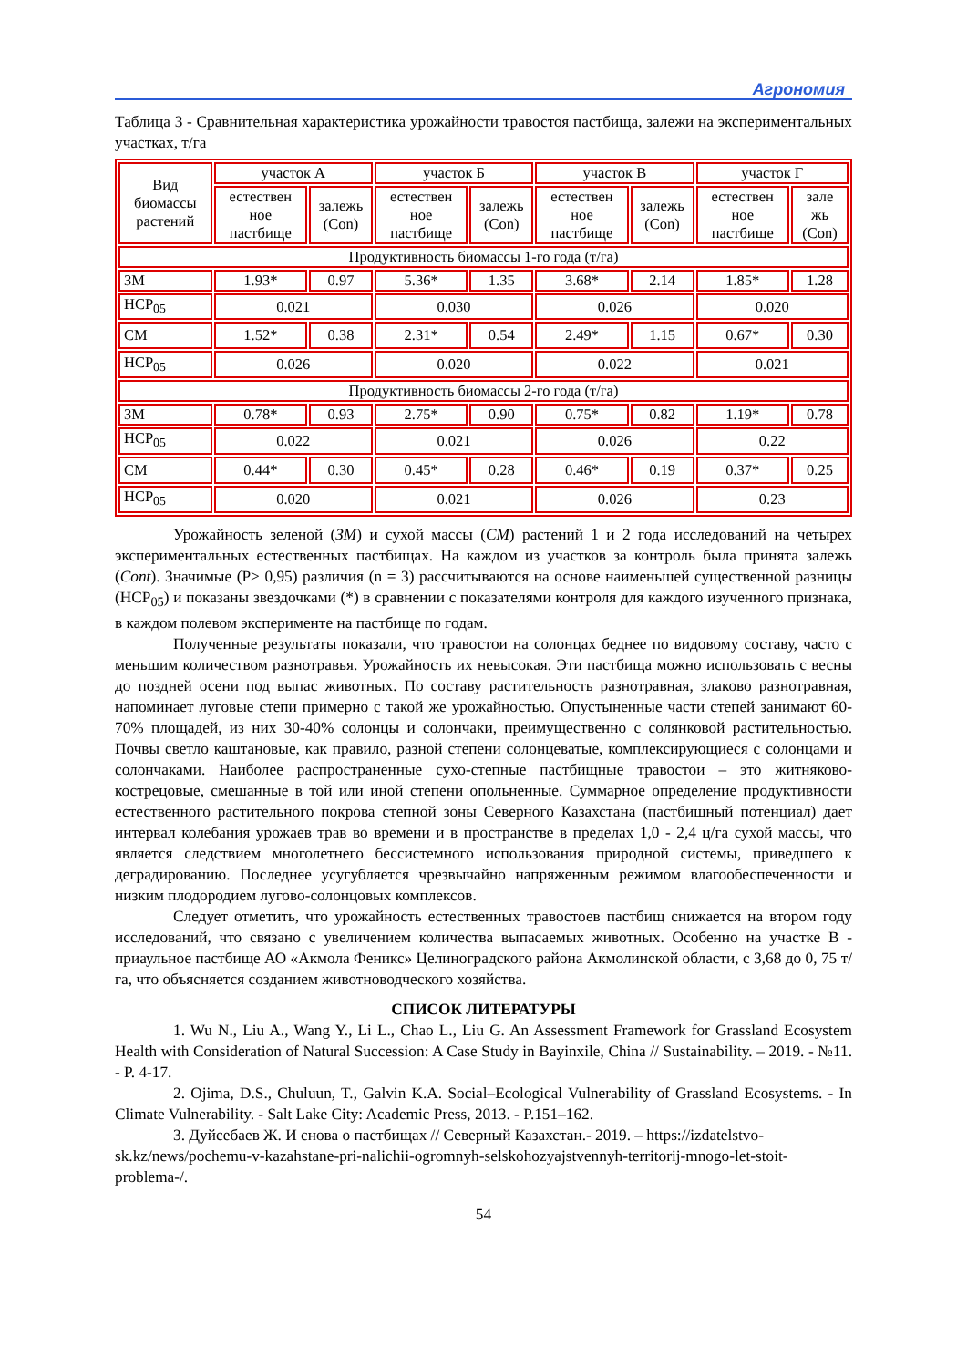Агрономия
Таблица 3 - Сравнительная характеристика урожайности травостоя пастбища, залежи на экспериментальных участках, т/га
| Вид биомассы растений | участок А | | участок Б | | участок В | | участок Г | |
| | естествен ное пастбище | залежь (Con) | естествен ное пастбище | залежь (Con) | естествен ное пастбище | залежь (Con) | естествен ное пастбище | зале жь (Con) |
| Продуктивность биомассы 1-го года (т/га) | | | | | | | | |
| ЗМ | 1.93* | 0.97 | 5.36* | 1.35 | 3.68* | 2.14 | 1.85* | 1.28 |
| НСР<sub>05</sub> | 0.021 | | 0.030 | | 0.026 | | 0.020 | |
| СМ | 1.52* | 0.38 | 2.31* | 0.54 | 2.49* | 1.15 | 0.67* | 0.30 |
| НСР<sub>05</sub> | 0.026 | | 0.020 | | 0.022 | | 0.021 | |
| Продуктивность биомассы 2-го года (т/га) | | | | | | | | |
| ЗМ | 0.78* | 0.93 | 2.75* | 0.90 | 0.75* | 0.82 | 1.19* | 0.78 |
| НСР<sub>05</sub> | 0.022 | | 0.021 | | 0.026 | | 0.22 | |
| СМ | 0.44* | 0.30 | 0.45* | 0.28 | 0.46* | 0.19 | 0.37* | 0.25 |
| НСР<sub>05</sub> | 0.020 | | 0.021 | | 0.026 | | 0.23 | |
Урожайность зеленой (ЗМ) и сухой массы (СМ) растений 1 и 2 года исследований на четырех экспериментальных естественных пастбищах. На каждом из участков за контроль была принята залежь (Cont). Значимые (P> 0,95) различия (n = 3) рассчитываются на основе наименьшей существенной разницы (НСР<sub>05</sub>) и показаны звездочками (*) в сравнении с показателями контроля для каждого изученного признака, в каждом полевом эксперименте на пастбище по годам.
Полученные результаты показали, что травостои на солонцах беднее по видовому составу, часто с меньшим количеством разнотравья. Урожайность их невысокая. Эти пастбища можно использовать с весны до поздней осени под выпас животных. По составу растительность разнотравная, злаково разнотравная, напоминает луговые степи примерно с такой же урожайностью. Опустыненные части степей занимают 60-70% площадей, из них 30-40% солонцы и солончаки, преимущественно с солянковой растительностью. Почвы светло каштановые, как правило, разной степени солонцеватые, комплексирующиеся с солонцами и солончаками. Наиболее распространенные сухо-степные пастбищные травостои – это житняково-кострецовые, смешанные в той или иной степени опольненные. Суммарное определение продуктивности естественного растительного покрова степной зоны Северного Казахстана (пастбищный потенциал) дает интервал колебания урожаев трав во времени и в пространстве в пределах 1,0 - 2,4 ц/га сухой массы, что является следствием многолетнего бессистемного использования природной системы, приведшего к деградированию. Последнее усугубляется чрезвычайно напряженным режимом влагообеспеченности и низким плодородием лугово-солонцовых комплексов.
Следует отметить, что урожайность естественных травостоев пастбищ снижается на втором году исследований, что связано с увеличением количества выпасаемых животных. Особенно на участке В - приаульное пастбище АО «Акмола Феникс» Целиноградского района Акмолинской области, с 3,68 до 0, 75 т/га, что объясняется созданием животноводческого хозяйства.
СПИСОК ЛИТЕРАТУРЫ
1. Wu N., Liu A., Wang Y., Li L., Chao L., Liu G. An Assessment Framework for Grassland Ecosystem Health with Consideration of Natural Succession: A Case Study in Bayinxile, China // Sustainability. – 2019. - №11. - P. 4-17.
2. Ojima, D.S., Chuluun, T., Galvin K.A. Social–Ecological Vulnerability of Grassland Ecosystems. - In Climate Vulnerability. - Salt Lake City: Academic Press, 2013. - P.151–162.
3. Дуйсебаев Ж. И снова о пастбищах // Северный Казахстан.- 2019. – https://izdatelstvo-sk.kz/news/pochemu-v-kazahstane-pri-nalichii-ogromnyh-selskohozyajstvennyh-territorij-mnogo-let-stoit-problema-/.
54